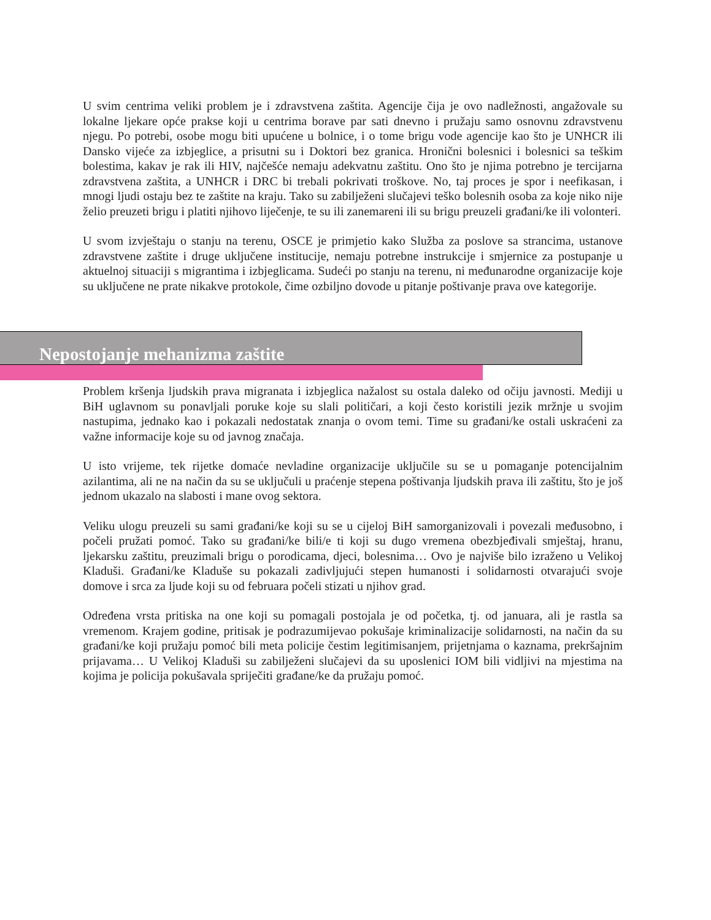U svim centrima veliki problem je i zdravstvena zaštita. Agencije čija je ovo nadležnosti, angažovale su lokalne ljekare opće prakse koji u centrima borave par sati dnevno i pružaju samo osnovnu zdravstvenu njegu. Po potrebi, osobe mogu biti upućene u bolnice, i o tome brigu vode agencije kao što je UNHCR ili Dansko vijeće za izbjeglice, a prisutni su i Doktori bez granica. Hronični bolesnici i bolesnici sa teškim bolestima, kakav je rak ili HIV, najčešće nemaju adekvatnu zaštitu. Ono što je njima potrebno je tercijarna zdravstvena zaštita, a UNHCR i DRC bi trebali pokrivati troškove. No, taj proces je spor i neefikasan, i mnogi ljudi ostaju bez te zaštite na kraju. Tako su zabilježeni slučajevi teško bolesnih osoba za koje niko nije želio preuzeti brigu i platiti njihovo liječenje, te su ili zanemareni ili su brigu preuzeli građani/ke ili volonteri.
U svom izvještaju o stanju na terenu, OSCE je primjetio kako Služba za poslove sa strancima, ustanove zdravstvene zaštite i druge uključene institucije, nemaju potrebne instrukcije i smjernice za postupanje u aktuelnoj situaciji s migrantima i izbjeglicama. Sudeći po stanju na terenu, ni međunarodne organizacije koje su uključene ne prate nikakve protokole, čime ozbiljno dovode u pitanje poštivanje prava ove kategorije.
Nepostojanje mehanizma zaštite
Problem kršenja ljudskih prava migranata i izbjeglica nažalost su ostala daleko od očiju javnosti. Mediji u BiH uglavnom su ponavljali poruke koje su slali političari, a koji često koristili jezik mržnje u svojim nastupima, jednako kao i pokazali nedostatak znanja o ovom temi. Time su građani/ke ostali uskraćeni za važne informacije koje su od javnog značaja.
U isto vrijeme, tek rijetke domaće nevladine organizacije uključile su se u pomaganje potencijalnim azilantima, ali ne na način da su se uključuli u praćenje stepena poštivanja ljudskih prava ili zaštitu, što je još jednom ukazalo na slabosti i mane ovog sektora.
Veliku ulogu preuzeli su sami građani/ke koji su se u cijeloj BiH samorganizovali i povezali međusobno, i počeli pružati pomoć. Tako su građani/ke bili/e ti koji su dugo vremena obezbjeđivali smještaj, hranu, ljekarsku zaštitu, preuzimali brigu o porodicama, djeci, bolesnima… Ovo je najviše bilo izraženo u Velikoj Kladuši. Građani/ke Kladuše su pokazali zadivljujući stepen humanosti i solidarnosti otvarajući svoje domove i srca za ljude koji su od februara počeli stizati u njihov grad.
Određena vrsta pritiska na one koji su pomagali postojala je od početka, tj. od januara, ali je rastla sa vremenom. Krajem godine, pritisak je podrazumijevao pokušaje kriminalizacije solidarnosti, na način da su građani/ke koji pružaju pomoć bili meta policije čestim legitimisanjem, prijetnjama o kaznama, prekršajnim prijavama… U Velikoj Kladuši su zabilježeni slučajevi da su uposlenici IOM bili vidljivi na mjestima na kojima je policija pokušavala spriječiti građane/ke da pružaju pomoć.